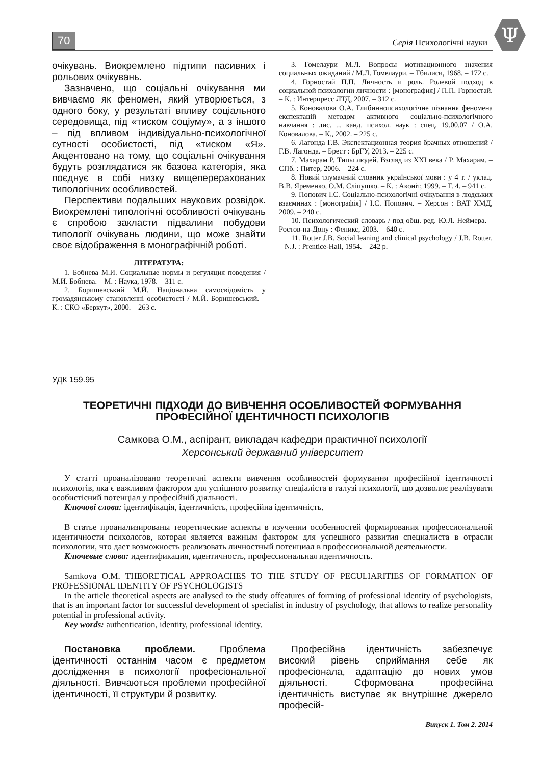70 Серія Психологічні науки
Ψ
очікувань. Виокремлено підтипи пасивних і рольових очікувань.
Зазначено, що соціальні очікування ми вивчаємо як феномен, який утворюється, з одного боку, у результаті впливу соціального середовища, під «тиском соціуму», а з іншого – під впливом індивідуально-психологічної сутності особистості, під «тиском «Я». Акцентовано на тому, що соціальні очікування будуть розглядатися як базова категорія, яка поєднує в собі низку вищеперерахованих типологічних особливостей.
Перспективи подальших наукових розвідок. Виокремлені типологічні особливості очікувань є спробою закласти підвалини побудови типології очікувань людини, що може знайти своє відображення в монографічній роботі.
ЛІТЕРАТУРА:
1. Бобнева М.И. Социальные нормы и регуляция поведения / М.И. Бобнева. – М. : Наука, 1978. – 311 с.
2. Боришевський М.Й. Національна самосвідомість у громадянському становленні особистості / М.Й. Боришевський. – К. : СКО «Беркут», 2000. – 263 с.
3. Гомелаури М.Л. Вопросы мотивационного значения социальных ожиданий / М.Л. Гомелаури. – Тбилиси, 1968. – 172 с.
4. Горностай П.П. Личность и роль. Ролевой подход в социальной психологии личности : [монография] / П.П. Горностай. – К. : Интерпресс ЛТД, 2007. – 312 с.
5. Коновалова О.А. Глибиннопсихологічне пізнання феномена експектацій методом активного соціально-психологічного навчання : дис. ... канд. психол. наук : спец. 19.00.07 / О.А. Коновалова. – К., 2002. – 225 с.
6. Лагонда Г.В. Экспектационная теория брачных отношений / Г.В. Лагонда. – Брест : БрГУ, 2013. – 225 с.
7. Махарам Р. Типы людей. Взгляд из XXI века / Р. Махарам. – СПб. : Питер, 2006. – 224 с.
8. Новий тлумачний словник української мови : у 4 т. / уклад. В.В. Яременко, О.М. Сліпушко. – К. : Аконіт, 1999. – Т. 4. – 941 с.
9. Попович І.С. Соціально-психологічні очікування в людських взаєминах : [монографія] / І.С. Попович. – Херсон : ВАТ ХМД, 2009. – 240 с.
10. Психологический словарь / под общ. ред. Ю.Л. Неймера. – Ростов-на-Дону : Феникс, 2003. – 640 с.
11. Rotter J.B. Social leaning and clinical psychology / J.B. Rotter. – N.J. : Prentice-Hall, 1954. – 242 p.
УДК 159.95
ТЕОРЕТИЧНІ ПІДХОДИ ДО ВИВЧЕННЯ ОСОБЛИВОСТЕЙ ФОРМУВАННЯ
ПРОФЕСІЙНОЇ ІДЕНТИЧНОСТІ ПСИХОЛОГІВ
Самкова О.М., аспірант, викладач кафедри практичної психології
Херсонський державний університет
У статті проаналізовано теоретичні аспекти вивчення особливостей формування професійної ідентичності психологів, яка є важливим фактором для успішного розвитку спеціаліста в галузі психології, що дозволяє реалізувати особистісний потенціал у професійній діяльності.
Ключові слова: ідентифікація, ідентичність, професійна ідентичність.
В статье проанализированы теоретические аспекты в изучении особенностей формирования профессиональной идентичности психологов, которая является важным фактором для успешного развития специалиста в отрасли психологии, что дает возможность реализовать личностный потенциал в профессиональной деятельности.
Ключевые слова: идентификация, идентичность, профессиональная идентичность.
Samkova O.M. THEORETICAL APPROACHES TO THE STUDY OF PECULIARITIES OF FORMATION OF PROFESSIONAL IDENTITY OF PSYCHOLOGISTS
In the article theoretical aspects are analysed to the study offeatures of forming of professional identity of psychologists, that is an important factor for successful development of specialist in industry of psychology, that allows to realize personality potential in professional activity.
Key words: authentication, identity, professional identity.
Постановка проблеми. Проблема ідентичності останнім часом є предметом дослідження в психології професіональної діяльності. Вивчаються проблеми професійної ідентичності, її структури й розвитку.
Професійна ідентичність забезпечує високий рівень сприймання себе як професіонала, адаптацію до нових умов діяльності. Сформована професійна ідентичність виступає як внутрішнє джерело професій-
Випуск 1. Том 2. 2014